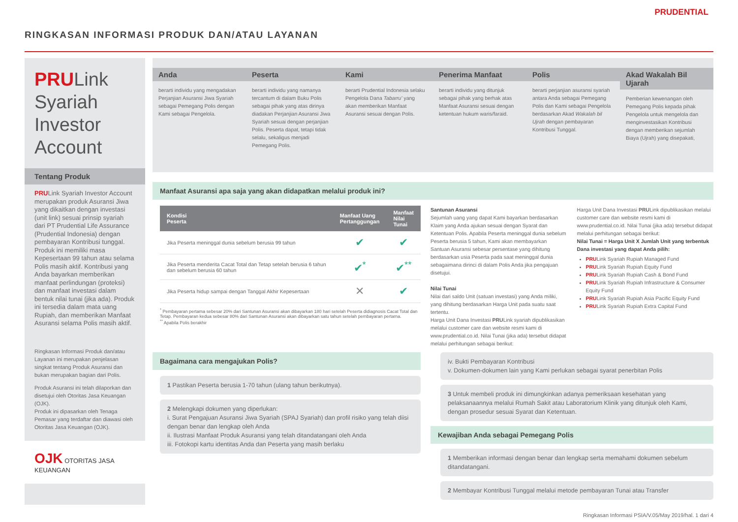RINGKASAN INFORMASI PRODUK DAN/ATAU LAYANAN
PRUDENTIAL
PRULink
Syariah
Investor
Account
Tentang Produk
PRULink Syariah Investor Account merupakan produk Asuransi Jiwa yang dikaitkan dengan investasi (unit link) sesuai prinsip syariah dari PT Prudential Life Assurance (Prudential Indonesia) dengan pembayaran Kontribusi tunggal. Produk ini memiliki masa Kepesertaan 99 tahun atau selama Polis masih aktif. Kontribusi yang Anda bayarkan memberikan manfaat perlindungan (proteksi) dan manfaat investasi dalam bentuk nilai tunai (jika ada). Produk ini tersedia dalam mata uang Rupiah, dan memberikan Manfaat Asuransi selama Polis masih aktif.
Ringkasan Informasi Produk dan/atau Layanan ini merupakan penjelasan singkat tentang Produk Asuransi dan bukan merupakan bagian dari Polis.
Produk Asuransi ini telah dilaporkan dan disetujui oleh Otoritas Jasa Keuangan (OJK).
Produk ini dipasarkan oleh Tenaga Pemasar yang terdaftar dan diawasi oleh Otoritas Jasa Keuangan (OJK).
OJK OTORITAS JASA KEUANGAN
Anda
berarti individu yang mengadakan Perjanjian Asuransi Jiwa Syariah sebagai Pemegang Polis dengan Kami sebagai Pengelola.
Peserta
berarti individu yang namanya tercantum di dalam Buku Polis sebagai pihak yang atas dirinya diadakan Perjanjian Asuransi Jiwa Syariah sesuai dengan perjanjian Polis. Peserta dapat, tetapi tidak selalu, sekaligus menjadi Pemegang Polis.
Kami
berarti Prudential Indonesia selaku Pengelola Dana Tabarru' yang akan memberikan Manfaat Asuransi sesuai dengan Polis.
Penerima Manfaat
berarti individu yang ditunjuk sebagai pihak yang berhak atas Manfaat Asuransi sesuai dengan ketentuan hukum waris/faraid.
Polis
berarti perjanjian asuransi syariah antara Anda sebagai Pemegang Polis dan Kami sebagai Pengelola berdasarkan Akad Wakalah bil Ujrah dengan pembayaran Kontribusi Tunggal.
Akad Wakalah Bil Ujarah
Pemberian kewenangan oleh Pemegang Polis kepada pihak Pengelola untuk mengelola dan menginvestasikan Kontribusi dengan memberikan sejumlah Biaya (Ujrah) yang disepakati,
Manfaat Asuransi apa saja yang akan didapatkan melalui produk ini?
| Kondisi Peserta | Manfaat Uang Pertanggungan | Manfaat Nilai Tunai |
| --- | --- | --- |
| Jika Peserta meninggal dunia sebelum berusia 99 tahun | ✔ | ✔ |
| Jika Peserta menderita Cacat Total dan Tetap setelah berusia 6 tahun dan sebelum berusia 60 tahun | ✔<sup>*</sup> | ✔<sup>**</sup> |
| Jika Peserta hidup sampai dengan Tanggal Akhir Kepesertaan | ✕ | ✔ |
<sup>*</sup> Pembayaran pertama sebesar 20% dari Santunan Asuransi akan dibayarkan 180 hari setelah Peserta didiagnosis Cacat Total dan Tetap. Pembayaran kedua sebesar 80% dari Santunan Asuransi akan dibayarkan satu tahun setelah pembayaran pertama.
<sup>**</sup> Apabila Polis berakhir
Santunan Asuransi
Sejumlah uang yang dapat Kami bayarkan berdasarkan Klaim yang Anda ajukan sesuai dengan Syarat dan Ketentuan Polis. Apabila Peserta meninggal dunia sebelum Peserta berusia 5 tahun, Kami akan membayarkan Santuan Asuransi sebesar persentase yang dihitung berdasarkan usia Peserta pada saat meninggal dunia sebagaimana dirinci di dalam Polis Anda jika pengajuan disetujui.
Nilai Tunai
Nilai dari saldo Unit (satuan investasi) yang Anda miliki, yang dihitung berdasarkan Harga Unit pada suatu saat tertentu.
Harga Unit Dana Investasi PRULink syariah dipublikasikan melalui customer care dan website resmi kami di www.prudential.co.id. Nilai Tunai (jika ada) tersebut didapat melalui perhitungan sebagai berikut:
Harga Unit Dana Investasi PRULink dipublikasikan melalui customer care dan website resmi kami di www.prudential.co.id. Nilai Tunai (jika ada) tersebut didapat melalui perhitungan sebagai berikut:
Nilai Tunai = Harga Unit X Jumlah Unit yang terbentuk
Dana investasi yang dapat Anda pilih:
PRULink Syariah Rupiah Managed Fund
PRULink Syariah Rupiah Equity Fund
PRULink Syariah Rupiah Cash & Bond Fund
PRULink Syariah Rupiah Infrastructure & Consumer Equity Fund
PRULink Syariah Rupiah Asia Pacific Equity Fund
PRULink Syariah Rupiah Extra Capital Fund
Bagaimana cara mengajukan Polis?
1 Pastikan Peserta berusia 1-70 tahun (ulang tahun berikutnya).
2 Melengkapi dokumen yang diperlukan:
i. Surat Pengajuan Asuransi Jiwa Syariah (SPAJ Syariah) dan profil risiko yang telah diisi dengan benar dan lengkap oleh Anda
ii. Ilustrasi Manfaat Produk Asuransi yang telah ditandatangani oleh Anda
iii. Fotokopi kartu identitas Anda dan Peserta yang masih berlaku
iv. Bukti Pembayaran Kontribusi
v. Dokumen-dokumen lain yang Kami perlukan sebagai syarat penerbitan Polis
3 Untuk membeli produk ini dimungkinkan adanya pemeriksaan kesehatan yang pelaksanaannya melalui Rumah Sakit atau Laboratorium Klinik yang ditunjuk oleh Kami, dengan prosedur sesuai Syarat dan Ketentuan.
Kewajiban Anda sebagai Pemegang Polis
1 Memberikan informasi dengan benar dan lengkap serta memahami dokumen sebelum ditandatangani.
2 Membayar Kontribusi Tunggal melalui metode pembayaran Tunai atau Transfer
Ringkasan Informasi PSIA/V.05/May 2019/hal. 1 dari 4